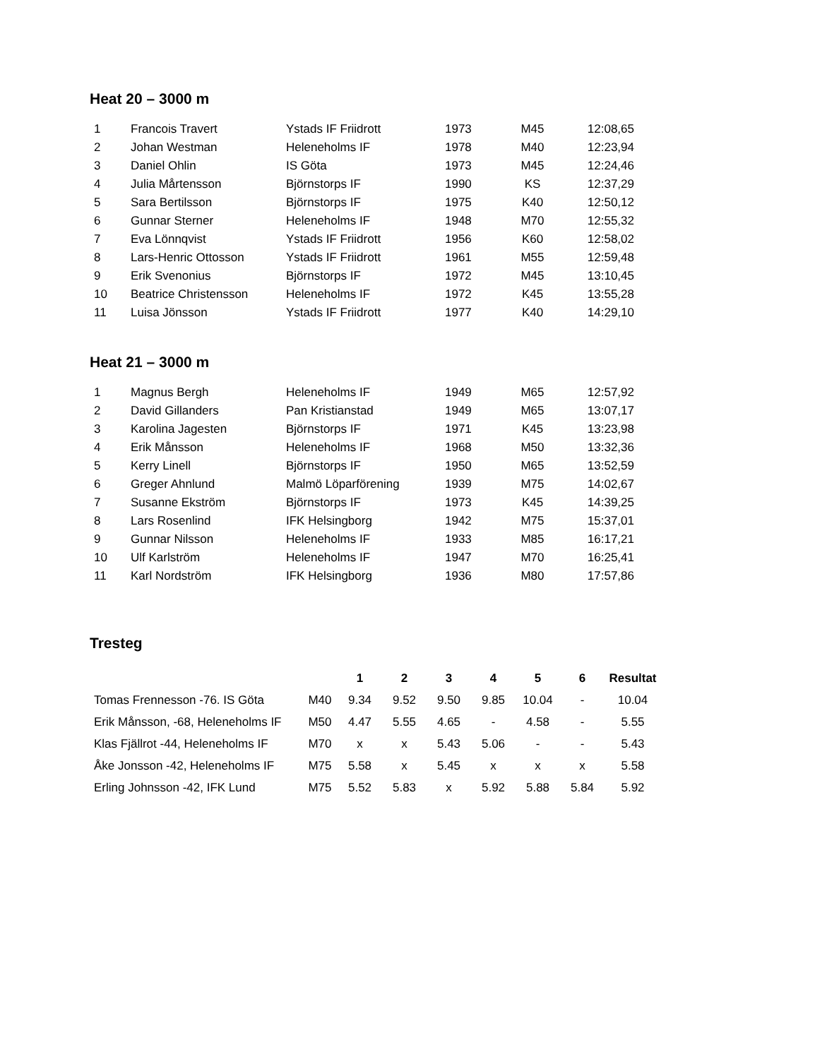Heat 20 – 3000 m
| 1 | Francois Travert | Ystads IF Friidrott | 1973 | M45 | 12:08,65 |
| 2 | Johan Westman | Heleneholms IF | 1978 | M40 | 12:23,94 |
| 3 | Daniel Ohlin | IS Göta | 1973 | M45 | 12:24,46 |
| 4 | Julia Mårtensson | Björnstorps IF | 1990 | KS | 12:37,29 |
| 5 | Sara Bertilsson | Björnstorps IF | 1975 | K40 | 12:50,12 |
| 6 | Gunnar Sterner | Heleneholms IF | 1948 | M70 | 12:55,32 |
| 7 | Eva Lönnqvist | Ystads IF Friidrott | 1956 | K60 | 12:58,02 |
| 8 | Lars-Henric Ottosson | Ystads IF Friidrott | 1961 | M55 | 12:59,48 |
| 9 | Erik Svenonius | Björnstorps IF | 1972 | M45 | 13:10,45 |
| 10 | Beatrice Christensson | Heleneholms IF | 1972 | K45 | 13:55,28 |
| 11 | Luisa Jönsson | Ystads IF Friidrott | 1977 | K40 | 14:29,10 |
Heat 21 – 3000 m
| 1 | Magnus Bergh | Heleneholms IF | 1949 | M65 | 12:57,92 |
| 2 | David Gillanders | Pan Kristianstad | 1949 | M65 | 13:07,17 |
| 3 | Karolina Jagesten | Björnstorps IF | 1971 | K45 | 13:23,98 |
| 4 | Erik Månsson | Heleneholms IF | 1968 | M50 | 13:32,36 |
| 5 | Kerry Linell | Björnstorps IF | 1950 | M65 | 13:52,59 |
| 6 | Greger Ahnlund | Malmö Löparförening | 1939 | M75 | 14:02,67 |
| 7 | Susanne Ekström | Björnstorps IF | 1973 | K45 | 14:39,25 |
| 8 | Lars Rosenlind | IFK Helsingborg | 1942 | M75 | 15:37,01 |
| 9 | Gunnar Nilsson | Heleneholms IF | 1933 | M85 | 16:17,21 |
| 10 | Ulf Karlström | Heleneholms IF | 1947 | M70 | 16:25,41 |
| 11 | Karl Nordström | IFK Helsingborg | 1936 | M80 | 17:57,86 |
Tresteg
| | | 1 | 2 | 3 | 4 | 5 | 6 | Resultat |
| Tomas Frennesson -76. IS Göta | M40 | 9.34 | 9.52 | 9.50 | 9.85 | 10.04 | - | 10.04 |
| Erik Månsson, -68, Heleneholms IF | M50 | 4.47 | 5.55 | 4.65 | - | 4.58 | - | 5.55 |
| Klas Fjällrot -44, Heleneholms IF | M70 | x | x | 5.43 | 5.06 | - | - | 5.43 |
| Åke Jonsson -42, Heleneholms IF | M75 | 5.58 | x | 5.45 | x | x | x | 5.58 |
| Erling Johnsson -42, IFK Lund | M75 | 5.52 | 5.83 | x | 5.92 | 5.88 | 5.84 | 5.92 |